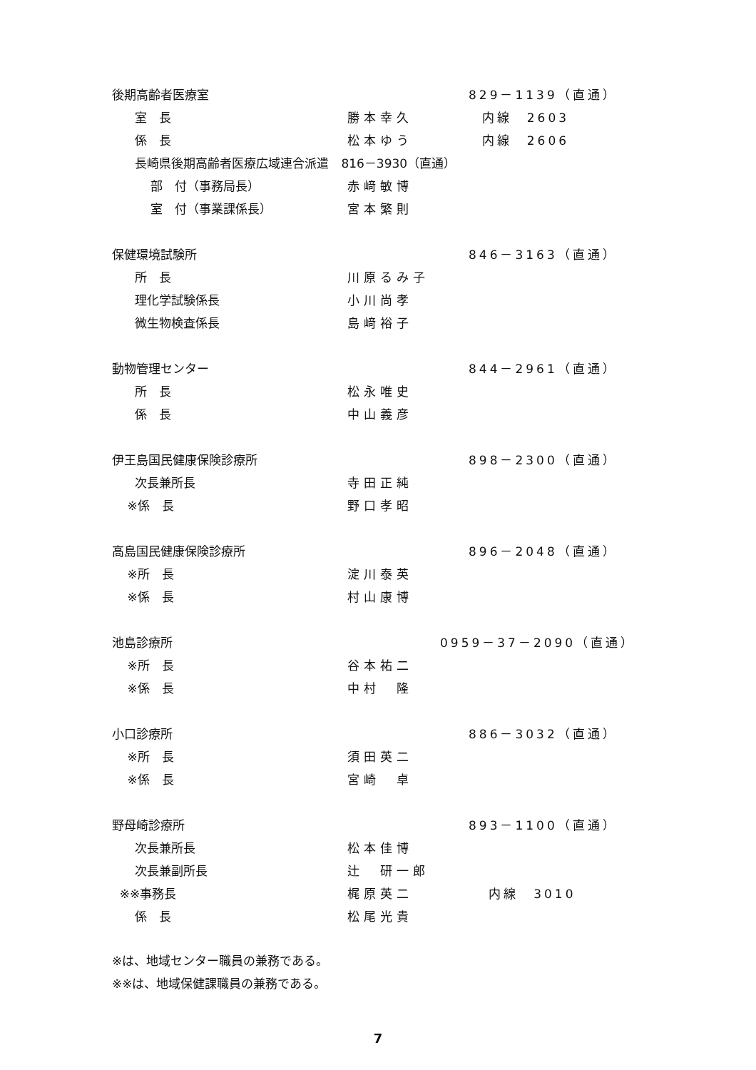後期高齢者医療室 829－1139（直通）
室　長 勝本幸久 内線　2603
係　長 松本ゆう 内線　2606
長崎県後期高齢者医療広域連合派遣　816－3930（直通）
部　付（事務局長） 赤﨑敏博
室　付（事業課係長） 宮本繁則
保健環境試験所 846－3163（直通）
所　長 川原るみ子
理化学試験係長 小川尚孝
微生物検査係長 島﨑裕子
動物管理センター 844－2961（直通）
所　長 松永唯史
係　長 中山義彦
伊王島国民健康保険診療所 898－2300（直通）
次長兼所長 寺田正純
※係　長 野口孝昭
高島国民健康保険診療所 896－2048（直通）
※所　長 淀川泰英
※係　長 村山康博
池島診療所 0959－37－2090（直通）
※所　長 谷本祐二
※係　長 中村　隆
小口診療所 886－3032（直通）
※所　長 須田英二
※係　長 宮崎　卓
野母崎診療所 893－1100（直通）
次長兼所長 松本佳博
次長兼副所長 辻　研一郎
※※事務長 梶原英二 内線　3010
係　長 松尾光貴
※は、地域センター職員の兼務である。
※※は、地域保健課職員の兼務である。
7